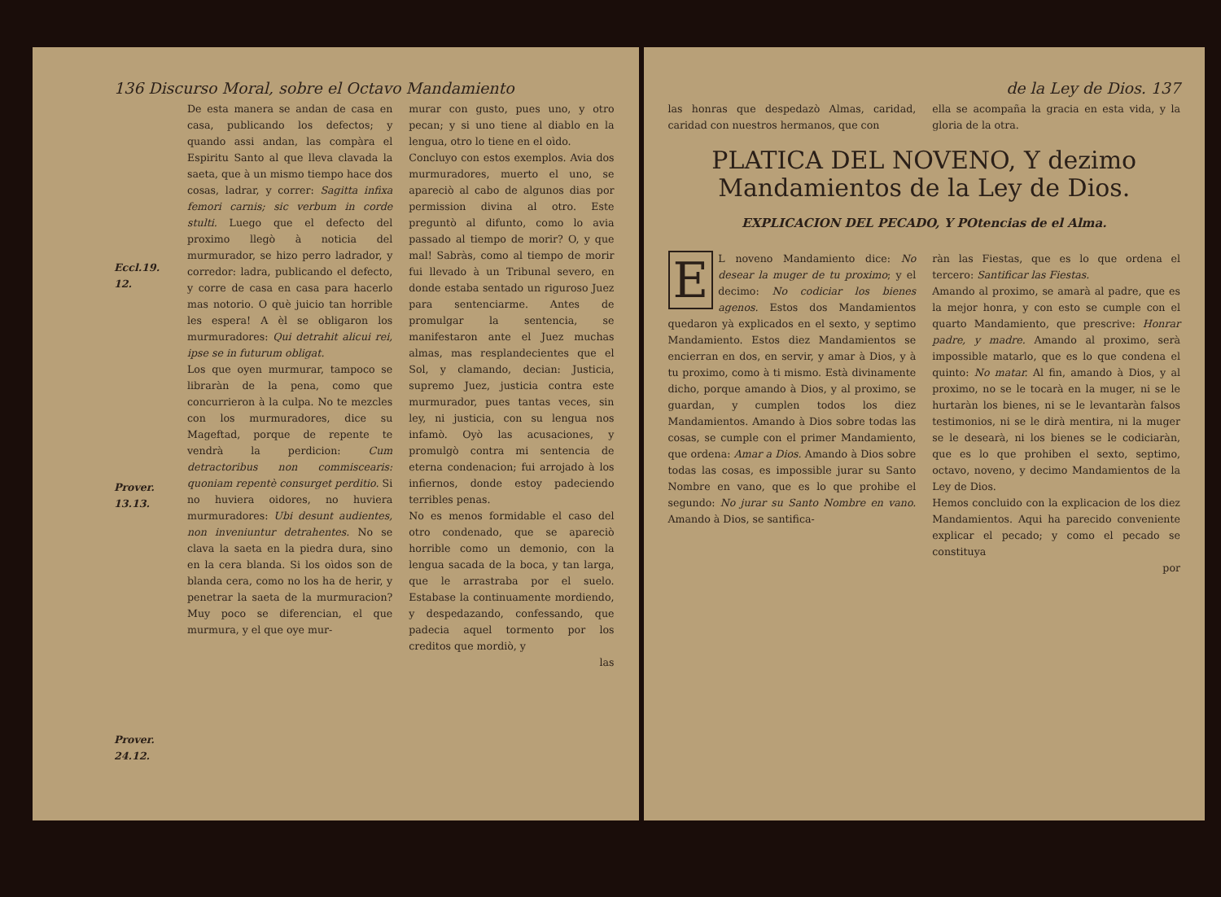136 Discurso Moral, sobre el Octavo Mandamiento
Eccl.19. 12.
Prover. 13.13.
Prover. 24.12.
De esta manera se andan de casa en casa, publicando los defectos; y quando assi andan, las compàra el Espiritu Santo al que lleva clavada la saeta, que à un mismo tiempo hace dos cosas, ladrar, y correr: Sagitta infixa femori carnis; sic verbum in corde stulti. Luego que el defecto del proximo llegò à noticia del murmurador, se hizo perro ladrador, y corredor: ladra, publicando el defecto, y corre de casa en casa para hacerlo mas notorio. O què juicio tan horrible les espera! A èl se obligaron los murmuradores: Qui detrahit alicui rei, ipse se in futurum obligat.
Los que oyen murmurar, tampoco se libraràn de la pena, como que concurrieron à la culpa. No te mezcles con los murmuradores, dice su Mageftad, porque de repente te vendrà la perdicion: Cum detractoribus non commiscearis: quoniam repentè consurget perditio. Si no huviera oidores, no huviera murmuradores: Ubi desunt audientes, non inveniuntur detrahentes. No se clava la saeta en la piedra dura, sino en la cera blanda. Si los oìdos son de blanda cera, como no los ha de herir, y penetrar la saeta de la murmuracion? Muy poco se diferencian, el que murmura, y el que oye mur-
murar con gusto, pues uno, y otro pecan; y si uno tiene al diablo en la lengua, otro lo tiene en el oìdo.
Concluyo con estos exemplos. Avia dos murmuradores, muerto el uno, se apareciò al cabo de algunos dias por permission divina al otro. Este preguntò al difunto, como lo avia passado al tiempo de morir? O, y que mal! Sabràs, como al tiempo de morir fui llevado à un Tribunal severo, en donde estaba sentado un riguroso Juez para sentenciarme. Antes de promulgar la sentencia, se manifestaron ante el Juez muchas almas, mas resplandecientes que el Sol, y clamando, decian: Justicia, supremo Juez, justicia contra este murmurador, pues tantas veces, sin ley, ni justicia, con su lengua nos infamò. Oyò las acusaciones, y promulgò contra mi sentencia de eterna condenacion; fui arrojado à los infiernos, donde estoy padeciendo terribles penas.
No es menos formidable el caso del otro condenado, que se apareciò horrible como un demonio, con la lengua sacada de la boca, y tan larga, que le arrastraba por el suelo. Estabase la continuamente mordiendo, y despedazando, confessando, que padecia aquel tormento por los creditos que mordiò, y
las
de la Ley de Dios. 137
las honras que despedazò Almas, caridad, caridad con nuestros hermanos, que con
ella se acompaña la gracia en esta vida, y la gloria de la otra.
PLATICA DEL NOVENO, Y dezimo Mandamientos de la Ley de Dios.
EXPLICACION DEL PECADO, Y POtencias de el Alma.
EL noveno Mandamiento dice: No desear la muger de tu proximo; y el decimo: No codiciar los bienes agenos. Estos dos Mandamientos quedaron yà explicados en el sexto, y septimo Mandamiento. Estos diez Mandamientos se encierran en dos, en servir, y amar à Dios, y à tu proximo, como à ti mismo. Està divinamente dicho, porque amando à Dios, y al proximo, se guardan, y cumplen todos los diez Mandamientos. Amando à Dios sobre todas las cosas, se cumple con el primer Mandamiento, que ordena: Amar a Dios. Amando à Dios sobre todas las cosas, es impossible jurar su Santo Nombre en vano, que es lo que prohibe el segundo: No jurar su Santo Nombre en vano. Amando à Dios, se santifica-
ràn las Fiestas, que es lo que ordena el tercero: Santificar las Fiestas.
Amando al proximo, se amarà al padre, que es la mejor honra, y con esto se cumple con el quarto Mandamiento, que prescrive: Honrar padre, y madre. Amando al proximo, serà impossible matarlo, que es lo que condena el quinto: No matar. Al fin, amando à Dios, y al proximo, no se le tocarà en la muger, ni se le hurtaràn los bienes, ni se le levantaràn falsos testimonios, ni se le dirà mentira, ni la muger se le desearà, ni los bienes se le codiciaràn, que es lo que prohiben el sexto, septimo, octavo, noveno, y decimo Mandamientos de la Ley de Dios.
Hemos concluido con la explicacion de los diez Mandamientos. Aqui ha parecido conveniente explicar el pecado; y como el pecado se constituya
por